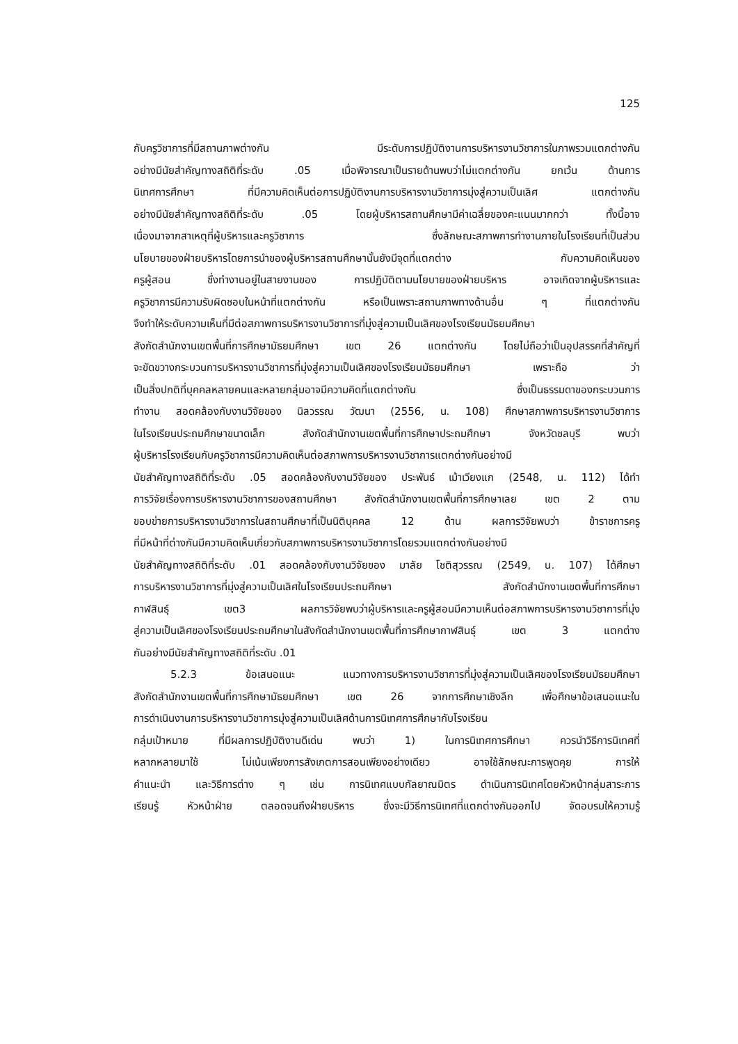125
กับครูวิชาการที่มีสถานภาพต่างกัน มีระดับการปฏิบัติงานการบริหารงานวิชาการในภาพรวมแตกต่างกัน
อย่างมีนัยสำคัญทางสถิติที่ระดับ .05 เมื่อพิจารณาเป็นรายด้านพบว่าไม่แตกต่างกัน ยกเว้น ด้านการ
นิเทศการศึกษา ที่มีความคิดเห็นต่อการปฏิบัติงานการบริหารงานวิชาการมุ่งสู่ความเป็นเลิศ แตกต่างกัน
อย่างมีนัยสำคัญทางสถิติที่ระดับ .05 โดยผู้บริหารสถานศึกษามีค่าเฉลี่ยของคะแนนมากกว่า ทั้งนี้อาจ
เนื่องมาจากสาเหตุที่ผู้บริหารและครูวิชาการ ซึ่งลักษณะสภาพการทำงานภายในโรงเรียนที่เป็นส่วน
นโยบายของฝ่ายบริหารโดยการนำของผู้บริหารสถานศึกษานั้นยังมีจุดที่แตกต่าง กับความคิดเห็นของ
ครูผู้สอน ซึ่งทำงานอยู่ในสายงานของ การปฏิบัติตามนโยบายของฝ่ายบริหาร อาจเกิดจากผู้บริหารและ
ครูวิชาการมีความรับผิดชอบในหน้าที่แตกต่างกัน หรือเป็นเพราะสถานภาพทางด้านอื่น ๆ ที่แตกต่างกัน
จึงทำให้ระดับความเห็นที่มีต่อสภาพการบริหารงานวิชาการที่มุ่งสู่ความเป็นเลิศของโรงเรียนมัธยมศึกษา
สังกัดสำนักงานเขตพื้นที่การศึกษามัธยมศึกษา เขต 26 แตกต่างกัน โดยไม่ถือว่าเป็นอุปสรรคที่สำคัญที่
จะขัดขวางกระบวนการบริหารงานวิชาการที่มุ่งสู่ความเป็นเลิศของโรงเรียนมัธยมศึกษา เพราะถือ ว่า
เป็นสิ่งปกติที่บุคคลหลายคนและหลายกลุ่มอาจมีความคิดที่แตกต่างกัน ซึ่งเป็นธรรมดาของกระบวนการ
ทำงาน สอดคล้องกับงานวิจัยของ นิลวรรณ วัฒนา (2556, น. 108) ศึกษาสภาพการบริหารงานวิชาการ
ในโรงเรียนประถมศึกษาขนาดเล็ก สังกัดสำนักงานเขตพื้นที่การศึกษาประถมศึกษา จังหวัดชลบุรี พบว่า
ผู้บริหารโรงเรียนกับครูวิชาการมีความคิดเห็นต่อสภาพการบริหารงานวิชาการแตกต่างกันอย่างมี
นัยสำคัญทางสถิติที่ระดับ .05 สอดคล้องกับงานวิจัยของ ประพันธ์ เม้าเวียงแก (2548, น. 112) ได้ทำ
การวิจัยเรื่องการบริหารงานวิชาการของสถานศึกษา สังกัดสำนักงานเขตพื้นที่การศึกษาเลย เขต 2 ตาม
ขอบข่ายการบริหารงานวิชาการในสถานศึกษาที่เป็นนิติบุคคล 12 ด้าน ผลการวิจัยพบว่า ข้าราชการครู
ที่มีหน้าที่ต่างกันมีความคิดเห็นเกี่ยวกับสภาพการบริหารงานวิชาการโดยรวมแตกต่างกันอย่างมี
นัยสำคัญทางสถิติที่ระดับ .01 สอดคล้องกับงานวิจัยของ มาลัย โชติสุวรรณ (2549, น. 107) ได้ศึกษา
การบริหารงานวิชาการที่มุ่งสู่ความเป็นเลิศในโรงเรียนประถมศึกษา สังกัดสำนักงานเขตพื้นที่การศึกษา
กาฬสินธุ์ เขต3 ผลการวิจัยพบว่าผู้บริหารและครูผู้สอนมีความเห็นต่อสภาพการบริหารงานวิชาการที่มุ่ง
สู่ความเป็นเลิศของโรงเรียนประถมศึกษาในสังกัดสำนักงานเขตพื้นที่การศึกษากาฬสินธุ์ เขต 3 แตกต่าง
กันอย่างมีนัยสำคัญทางสถิติที่ระดับ .01
5.2.3 ข้อเสนอแนะ แนวทางการบริหารงานวิชาการที่มุ่งสู่ความเป็นเลิศของโรงเรียนมัธยมศึกษา
สังกัดสำนักงานเขตพื้นที่การศึกษามัธยมศึกษา เขต 26 จากการศึกษาเชิงลึก เพื่อศึกษาข้อเสนอแนะใน
การดำเนินงานการบริหารงานวิชาการมุ่งสู่ความเป็นเลิศด้านการนิเทศการศึกษากับโรงเรียน
กลุ่มเป้าหมาย ที่มีผลการปฏิบัติงานดีเด่น พบว่า 1) ในการนิเทศการศึกษา ควรนำวิธีการนิเทศที่
หลากหลายมาใช้ ไม่เน้นเพียงการสังเกตการสอนเพียงอย่างเดียว อาจใช้ลักษณะการพูดคุย การให้
คำแนะนำ และวิธีการต่าง ๆ เช่น การนิเทศแบบกัลยาณมิตร ดำเนินการนิเทศโดยหัวหน้ากลุ่มสาระการ
เรียนรู้ หัวหน้าฝ่าย ตลอดจนถึงฝ่ายบริหาร ซึ่งจะมีวิธีการนิเทศที่แตกต่างกันออกไป จัดอบรมให้ความรู้